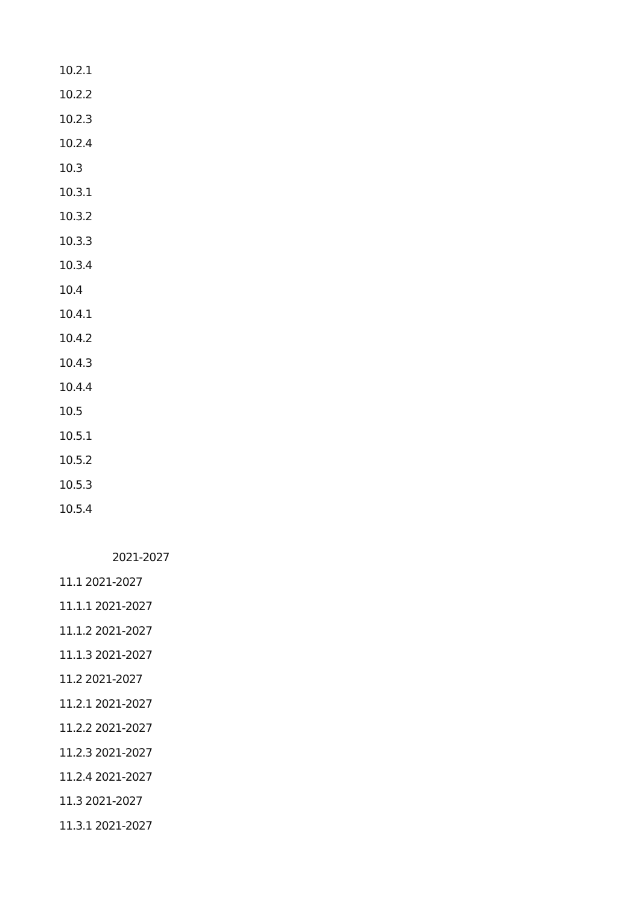10.2.1
10.2.2
10.2.3
10.2.4
10.3
10.3.1
10.3.2
10.3.3
10.3.4
10.4
10.4.1
10.4.2
10.4.3
10.4.4
10.5
10.5.1
10.5.2
10.5.3
10.5.4
2021-2027
11.1 2021-2027
11.1.1 2021-2027
11.1.2 2021-2027
11.1.3 2021-2027
11.2 2021-2027
11.2.1 2021-2027
11.2.2 2021-2027
11.2.3 2021-2027
11.2.4 2021-2027
11.3 2021-2027
11.3.1 2021-2027